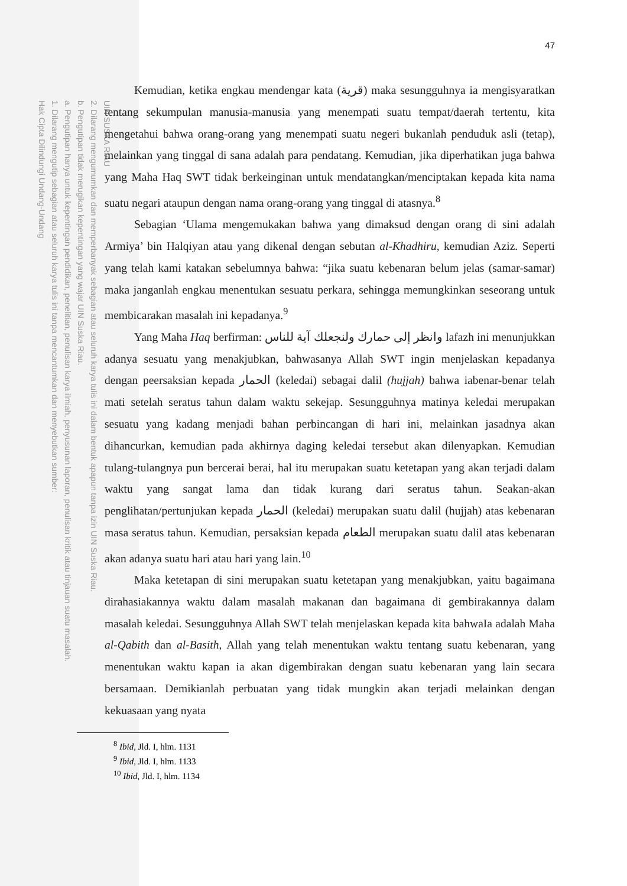UIN SUSKA RIAU
2. Dilarang mengumumkan dan memperbanyak sebagian atau seluruh karya tulis ini dalam bentuk apapun tanpa izin UIN Suska Riau.
b. Pengutipan tidak merugikan kepentingan yang wajar UIN Suska Riau.
a. Pengutipan hanya untuk kepentingan pendidikan, penelitian, penulisan karya ilmiah, penyusunan laporan, penulisan kritik atau tinjauan suatu masalah.
1. Dilarang mengutip sebagian atau seluruh karya tulis ini tanpa mencantumkan dan menyebutkan sumber:
Hak Cipta Dilindungi Undang-Undang
47
Kemudian, ketika engkau mendengar kata (قرية) maka sesungguhnya ia mengisyaratkan tentang sekumpulan manusia-manusia yang menempati suatu tempat/daerah tertentu, kita mengetahui bahwa orang-orang yang menempati suatu negeri bukanlah penduduk asli (tetap), melainkan yang tinggal di sana adalah para pendatang. Kemudian, jika diperhatikan juga bahwa yang Maha Haq SWT tidak berkeinginan untuk mendatangkan/menciptakan kepada kita nama suatu negari ataupun dengan nama orang-orang yang tinggal di atasnya.<sup>8</sup>
Sebagian ‘Ulama mengemukakan bahwa yang dimaksud dengan orang di sini adalah Armiya’ bin Halqiyan atau yang dikenal dengan sebutan al-Khadhiru, kemudian Aziz. Seperti yang telah kami katakan sebelumnya bahwa: “jika suatu kebenaran belum jelas (samar-samar) maka janganlah engkau menentukan sesuatu perkara, sehingga memungkinkan seseorang untuk membicarakan masalah ini kepadanya.<sup>9</sup>
Yang Maha Haq berfirman: وانظر إلى حمارك ولنجعلك آية للناس lafazh ini menunjukkan adanya sesuatu yang menakjubkan, bahwasanya Allah SWT ingin menjelaskan kepadanya dengan peersaksian kepada الحمار (keledai) sebagai dalil (hujjah) bahwa iabenar-benar telah mati setelah seratus tahun dalam waktu sekejap. Sesungguhnya matinya keledai merupakan sesuatu yang kadang menjadi bahan perbincangan di hari ini, melainkan jasadnya akan dihancurkan, kemudian pada akhirnya daging keledai tersebut akan dilenyapkan. Kemudian tulang-tulangnya pun bercerai berai, hal itu merupakan suatu ketetapan yang akan terjadi dalam waktu yang sangat lama dan tidak kurang dari seratus tahun. Seakan-akan penglihatan/pertunjukan kepada الحمار (keledai) merupakan suatu dalil (hujjah) atas kebenaran masa seratus tahun. Kemudian, persaksian kepada الطعام merupakan suatu dalil atas kebenaran akan adanya suatu hari atau hari yang lain.<sup>10</sup>
Maka ketetapan di sini merupakan suatu ketetapan yang menakjubkan, yaitu bagaimana dirahasiakannya waktu dalam masalah makanan dan bagaimana di gembirakannya dalam masalah keledai. Sesungguhnya Allah SWT telah menjelaskan kepada kita bahwaIa adalah Maha al-Qabith dan al-Basith, Allah yang telah menentukan waktu tentang suatu kebenaran, yang menentukan waktu kapan ia akan digembirakan dengan suatu kebenaran yang lain secara bersamaan. Demikianlah perbuatan yang tidak mungkin akan terjadi melainkan dengan kekuasaan yang nyata
<sup>8</sup> Ibid, Jld. I, hlm. 1131
<sup>9</sup> Ibid, Jld. I, hlm. 1133
<sup>10</sup> Ibid, Jld. I, hlm. 1134